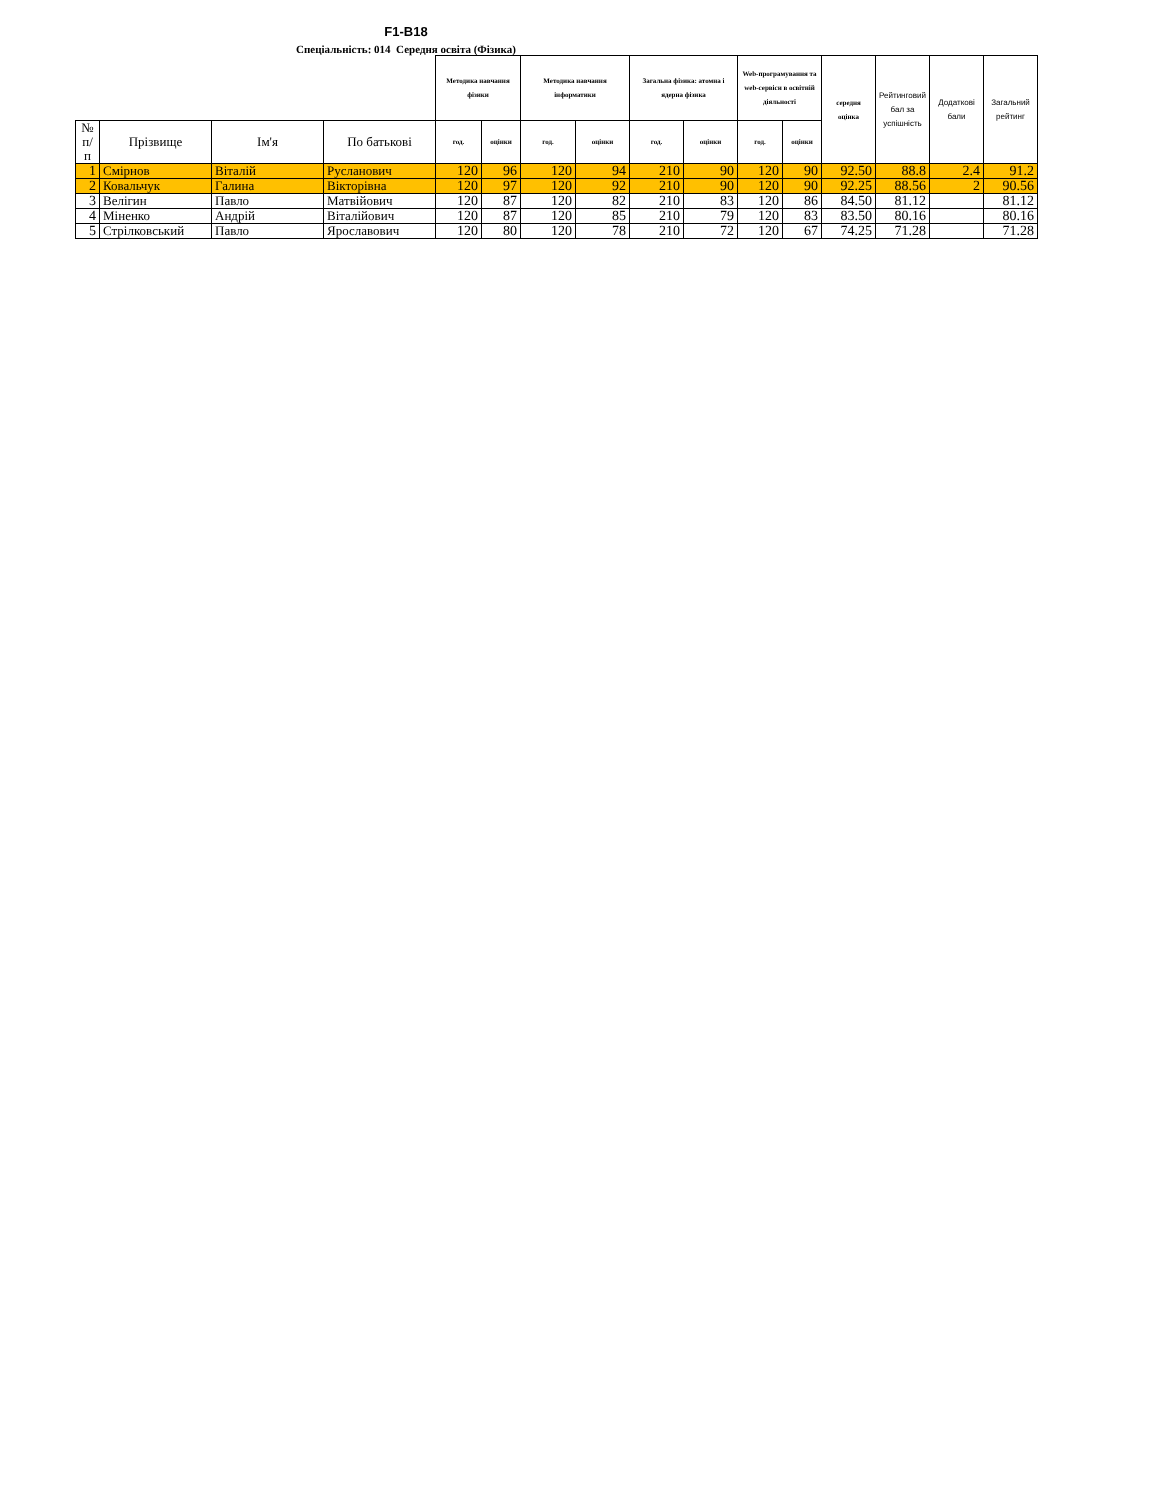F1-B18
Спеціальність: 014 Середня освіта (Фізика)
| | | | | Методика навчання фізики | | Методика навчання інформатики | | Загальна фізика: атомна і ядерна фізика | | Web-програмування та web-сервіси в освітній діяльності | | середня оцінка | Рейтинговий бал за успішність | Додаткові бали | Загальний рейтинг |
| № п/п | Прізвище | Ім'я | По батькові | год. | оцінки | год. | оцінки | год. | оцінки | год. | оцінки | | | | |
| 1 | Смірнов | Віталій | Русланович | 120 | 96 | 120 | 94 | 210 | 90 | 120 | 90 | 92.50 | 88.8 | 2.4 | 91.2 |
| 2 | Ковальчук | Галина | Вікторівна | 120 | 97 | 120 | 92 | 210 | 90 | 120 | 90 | 92.25 | 88.56 | 2 | 90.56 |
| 3 | Велігин | Павло | Матвійович | 120 | 87 | 120 | 82 | 210 | 83 | 120 | 86 | 84.50 | 81.12 | | 81.12 |
| 4 | Міненко | Андрій | Віталійович | 120 | 87 | 120 | 85 | 210 | 79 | 120 | 83 | 83.50 | 80.16 | | 80.16 |
| 5 | Стрілковський | Павло | Ярославович | 120 | 80 | 120 | 78 | 210 | 72 | 120 | 67 | 74.25 | 71.28 | | 71.28 |